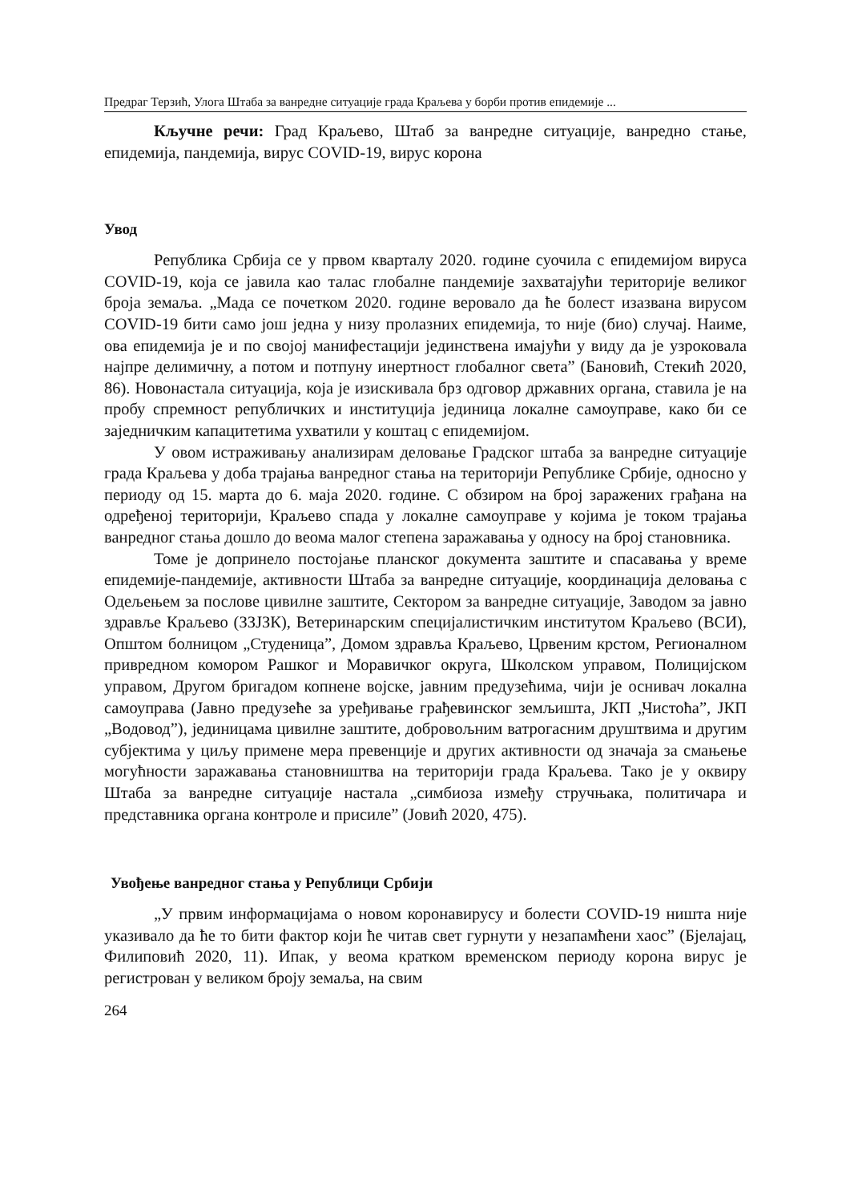Предраг Терзић, Улога Штаба за ванредне ситуације града Краљева у борби против епидемије ...
Кључне речи: Град Краљево, Штаб за ванредне ситуације, ванредно стање, епидемија, пандемија, вирус COVID-19, вирус корона
Увод
Република Србија се у првом кварталу 2020. године суочила с епидемијом вируса COVID-19, која се јавила као талас глобалне пандемије захватајући територије великог броја земаља. „Мада се почетком 2020. године веровало да ће болест изазвана вирусом COVID-19 бити само још једна у низу пролазних епидемија, то није (био) случај. Наиме, ова епидемија је и по својој манифестацији јединствена имајући у виду да је узроковала најпре делимичну, а потом и потпуну инертност глобалног света” (Бановић, Стекић 2020, 86). Новонастала ситуација, која је изискивала брз одговор државних органа, ставила је на пробу спремност републичких и институција јединица локалне самоуправе, како би се заједничким капацитетима ухватили у коштац с епидемијом.
У овом истраживању анализирам деловање Градског штаба за ванредне ситуације града Краљева у доба трајања ванредног стања на територији Републике Србије, односно у периоду од 15. марта до 6. маја 2020. године. С обзиром на број заражених грађана на одређеној територији, Краљево спада у локалне самоуправе у којима је током трајања ванредног стања дошло до веома малог степена заражавања у односу на број становника.
Томе је допринело постојање планског документа заштите и спасавања у време епидемије-пандемије, активности Штаба за ванредне ситуације, координација деловања с Одељењем за послове цивилне заштите, Сектором за ванредне ситуације, Заводом за јавно здравље Краљево (ЗЗЈЗК), Ветеринарским специјалистичким институтом Краљево (ВСИ), Општом болницом „Студеница”, Домом здравља Краљево, Црвеним крстом, Регионалном привредном комором Рашког и Моравичког округа, Школском управом, Полицијском управом, Другом бригадом копнене војске, јавним предузећима, чији је оснивач локална самоуправа (Јавно предузеће за уређивање грађевинског земљишта, ЈКП „Чистоћа”, ЈКП „Водовод”), јединицама цивилне заштите, добровољним ватрогасним друштвима и другим субјектима у циљу примене мера превенције и других активности од значаја за смањење могућности заражавања становништва на територији града Краљева. Тако је у оквиру Штаба за ванредне ситуације настала „симбиоза између стручњака, политичара и представника органа контроле и присиле” (Јовић 2020, 475).
Увођење ванредног стања у Републици Србији
„У првим информацијама о новом коронавирусу и болести COVID-19 ништа није указивало да ће то бити фактор који ће читав свет гурнути у незапамћени хаос” (Бјелајац, Филиповић 2020, 11). Ипак, у веома кратком временском периоду корона вирус је регистрован у великом броју земаља, на свим
264